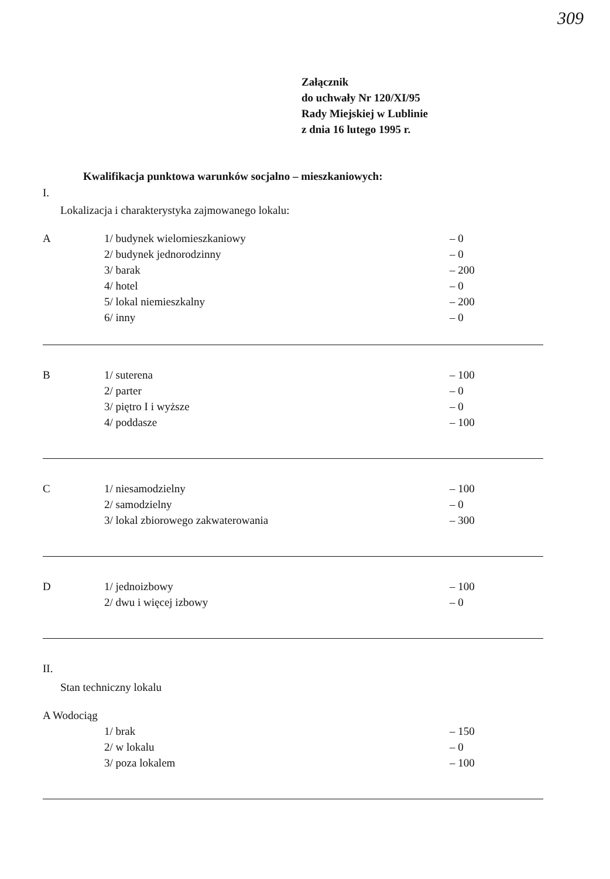309
Załącznik
do uchwały Nr 120/XI/95
Rady Miejskiej w Lublinie
z dnia 16 lutego 1995 r.
Kwalifikacja punktowa warunków socjalno – mieszkaniowych:
I.
Lokalizacja i charakterystyka zajmowanego lokalu:
| A | 1/ budynek wielomieszkaniowy | – 0 |
| | 2/ budynek jednorodzinny | – 0 |
| | 3/ barak | – 200 |
| | 4/ hotel | – 0 |
| | 5/ lokal niemieszkalny | – 200 |
| | 6/ inny | – 0 |
| B | 1/ suterena | – 100 |
| | 2/ parter | – 0 |
| | 3/ piętro I i wyższe | – 0 |
| | 4/ poddasze | – 100 |
| C | 1/ niesamodzielny | – 100 |
| | 2/ samodzielny | – 0 |
| | 3/ lokal zbiorowego zakwaterowania | – 300 |
| D | 1/ jednoizbowy | – 100 |
| | 2/ dwu i więcej izbowy | – 0 |
II.
Stan techniczny lokalu
| A Wodociąg | | |
| | 1/ brak | – 150 |
| | 2/ w lokalu | – 0 |
| | 3/ poza lokalem | – 100 |